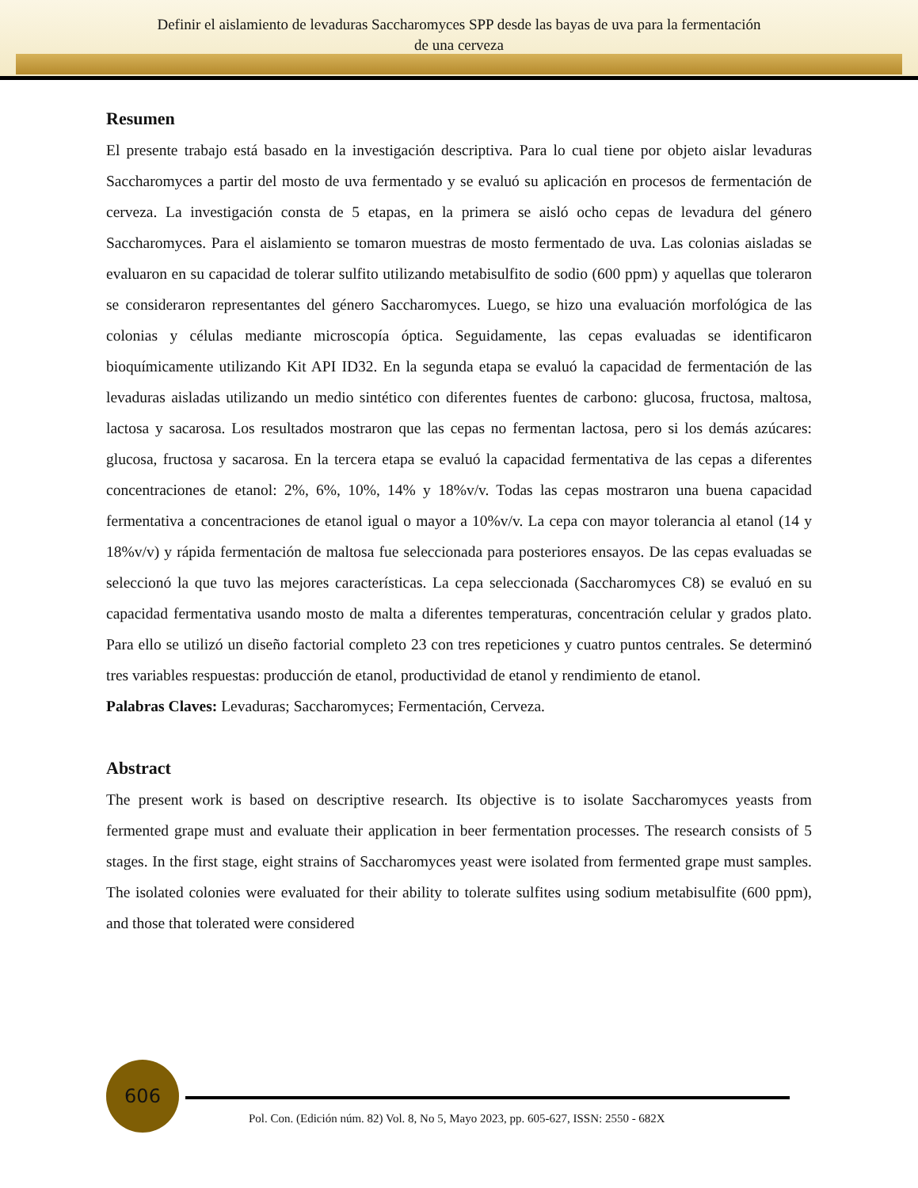Definir el aislamiento de levaduras Saccharomyces SPP desde las bayas de uva para la fermentación
de una cerveza
Resumen
El presente trabajo está basado en la investigación descriptiva. Para lo cual tiene por objeto aislar levaduras Saccharomyces a partir del mosto de uva fermentado y se evaluó su aplicación en procesos de fermentación de cerveza. La investigación consta de 5 etapas, en la primera se aisló ocho cepas de levadura del género Saccharomyces. Para el aislamiento se tomaron muestras de mosto fermentado de uva. Las colonias aisladas se evaluaron en su capacidad de tolerar sulfito utilizando metabisulfito de sodio (600 ppm) y aquellas que toleraron se consideraron representantes del género Saccharomyces. Luego, se hizo una evaluación morfológica de las colonias y células mediante microscopía óptica. Seguidamente, las cepas evaluadas se identificaron bioquímicamente utilizando Kit API ID32. En la segunda etapa se evaluó la capacidad de fermentación de las levaduras aisladas utilizando un medio sintético con diferentes fuentes de carbono: glucosa, fructosa, maltosa, lactosa y sacarosa. Los resultados mostraron que las cepas no fermentan lactosa, pero si los demás azúcares: glucosa, fructosa y sacarosa. En la tercera etapa se evaluó la capacidad fermentativa de las cepas a diferentes concentraciones de etanol: 2%, 6%, 10%, 14% y 18%v/v. Todas las cepas mostraron una buena capacidad fermentativa a concentraciones de etanol igual o mayor a 10%v/v. La cepa con mayor tolerancia al etanol (14 y 18%v/v) y rápida fermentación de maltosa fue seleccionada para posteriores ensayos. De las cepas evaluadas se seleccionó la que tuvo las mejores características. La cepa seleccionada (Saccharomyces C8) se evaluó en su capacidad fermentativa usando mosto de malta a diferentes temperaturas, concentración celular y grados plato. Para ello se utilizó un diseño factorial completo 23 con tres repeticiones y cuatro puntos centrales. Se determinó tres variables respuestas: producción de etanol, productividad de etanol y rendimiento de etanol.
Palabras Claves: Levaduras; Saccharomyces; Fermentación, Cerveza.
Abstract
The present work is based on descriptive research. Its objective is to isolate Saccharomyces yeasts from fermented grape must and evaluate their application in beer fermentation processes. The research consists of 5 stages. In the first stage, eight strains of Saccharomyces yeast were isolated from fermented grape must samples. The isolated colonies were evaluated for their ability to tolerate sulfites using sodium metabisulfite (600 ppm), and those that tolerated were considered
606
Pol. Con. (Edición núm. 82) Vol. 8, No 5, Mayo 2023, pp. 605-627, ISSN: 2550 - 682X